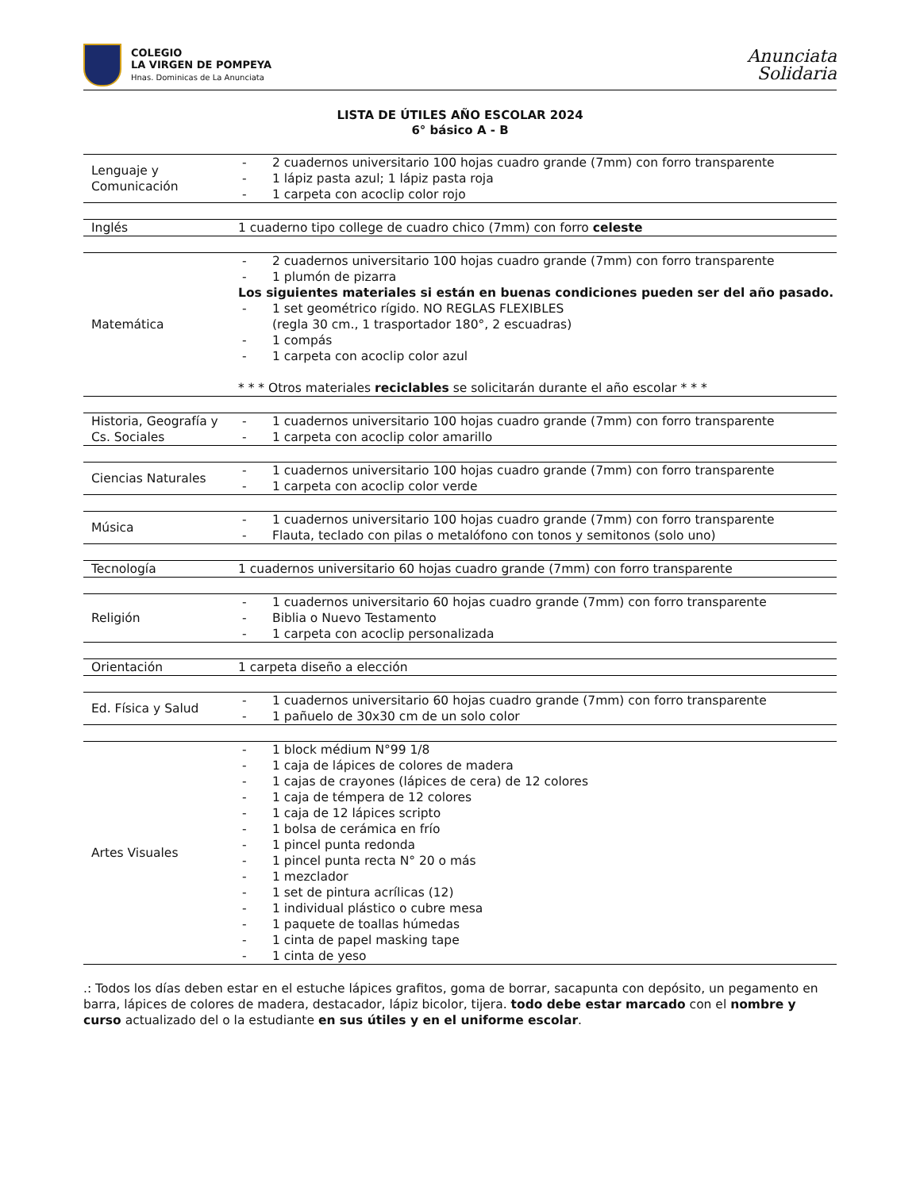COLEGIO
LA VIRGEN DE POMPEYA
Hnas. Dominicas de La Anunciata
Anunciata
Solidaria
LISTA DE ÚTILES AÑO ESCOLAR 2024
6° básico A - B
| Lenguaje y Comunicación | - 2 cuadernos universitario 100 hojas cuadro grande (7mm) con forro transparente - 1 lápiz pasta azul; 1 lápiz pasta roja - 1 carpeta con acoclip color rojo |
| Inglés | 1 cuaderno tipo college de cuadro chico (7mm) con forro celeste |
| Matemática | - 2 cuadernos universitario 100 hojas cuadro grande (7mm) con forro transparente - 1 plumón de pizarra Los siguientes materiales si están en buenas condiciones pueden ser del año pasado. - 1 set geométrico rígido. NO REGLAS FLEXIBLES (regla 30 cm., 1 trasportador 180°, 2 escuadras) - 1 compás - 1 carpeta con acoclip color azul * * * Otros materiales reciclables se solicitarán durante el año escolar * * * |
| Historia, Geografía y Cs. Sociales | - 1 cuadernos universitario 100 hojas cuadro grande (7mm) con forro transparente - 1 carpeta con acoclip color amarillo |
| Ciencias Naturales | - 1 cuadernos universitario 100 hojas cuadro grande (7mm) con forro transparente - 1 carpeta con acoclip color verde |
| Música | - 1 cuadernos universitario 100 hojas cuadro grande (7mm) con forro transparente - Flauta, teclado con pilas o metalófono con tonos y semitonos (solo uno) |
| Tecnología | 1 cuadernos universitario 60 hojas cuadro grande (7mm) con forro transparente |
| Religión | - 1 cuadernos universitario 60 hojas cuadro grande (7mm) con forro transparente - Biblia o Nuevo Testamento - 1 carpeta con acoclip personalizada |
| Orientación | 1 carpeta diseño a elección |
| Ed. Física y Salud | - 1 cuadernos universitario 60 hojas cuadro grande (7mm) con forro transparente - 1 pañuelo de 30x30 cm de un solo color |
| Artes Visuales | - 1 block médium N°99 1/8 - 1 caja de lápices de colores de madera - 1 cajas de crayones (lápices de cera) de 12 colores - 1 caja de témpera de 12 colores - 1 caja de 12 lápices scripto - 1 bolsa de cerámica en frío - 1 pincel punta redonda - 1 pincel punta recta N° 20 o más - 1 mezclador - 1 set de pintura acrílicas (12) - 1 individual plástico o cubre mesa - 1 paquete de toallas húmedas - 1 cinta de papel masking tape - 1 cinta de yeso |
.: Todos los días deben estar en el estuche lápices grafitos, goma de borrar, sacapunta con depósito, un pegamento en barra, lápices de colores de madera, destacador, lápiz bicolor, tijera. todo debe estar marcado con el nombre y curso actualizado del o la estudiante en sus útiles y en el uniforme escolar.